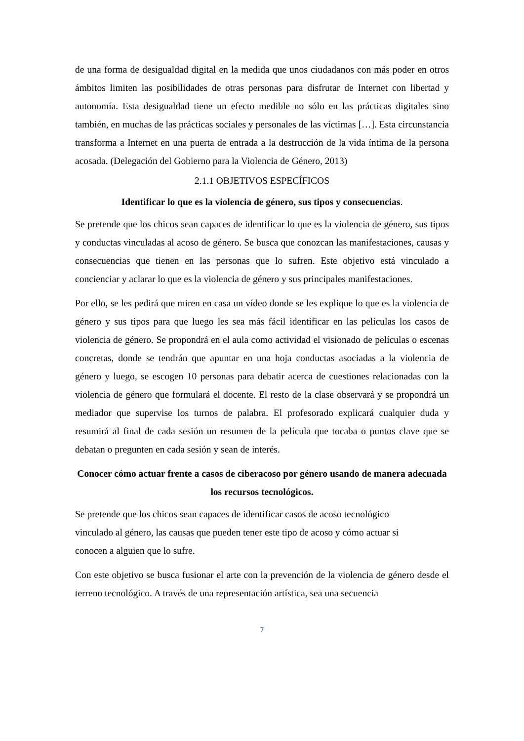de una forma de desigualdad digital en la medida que unos ciudadanos con más poder en otros ámbitos limiten las posibilidades de otras personas para disfrutar de Internet con libertad y autonomía. Esta desigualdad tiene un efecto medible no sólo en las prácticas digitales sino también, en muchas de las prácticas sociales y personales de las víctimas […]. Esta circunstancia transforma a Internet en una puerta de entrada a la destrucción de la vida íntima de la persona acosada. (Delegación del Gobierno para la Violencia de Género, 2013)
2.1.1 OBJETIVOS ESPECÍFICOS
Identificar lo que es la violencia de género, sus tipos y consecuencias.
Se pretende que los chicos sean capaces de identificar lo que es la violencia de género, sus tipos y conductas vinculadas al acoso de género. Se busca que conozcan las manifestaciones, causas y consecuencias que tienen en las personas que lo sufren. Este objetivo está vinculado a concienciar y aclarar lo que es la violencia de género y sus principales manifestaciones.
Por ello, se les pedirá que miren en casa un vídeo donde se les explique lo que es la violencia de género y sus tipos para que luego les sea más fácil identificar en las películas los casos de violencia de género. Se propondrá en el aula como actividad el visionado de películas o escenas concretas, donde se tendrán que apuntar en una hoja conductas asociadas a la violencia de género y luego, se escogen 10 personas para debatir acerca de cuestiones relacionadas con la violencia de género que formulará el docente. El resto de la clase observará y se propondrá un mediador que supervise los turnos de palabra. El profesorado explicará cualquier duda y resumirá al final de cada sesión un resumen de la película que tocaba o puntos clave que se debatan o pregunten en cada sesión y sean de interés.
Conocer cómo actuar frente a casos de ciberacoso por género usando de manera adecuada los recursos tecnológicos.
Se pretende que los chicos sean capaces de identificar casos de acoso tecnológico
vinculado al género, las causas que pueden tener este tipo de acoso y cómo actuar si
conocen a alguien que lo sufre.
Con este objetivo se busca fusionar el arte con la prevención de la violencia de género desde el terreno tecnológico. A través de una representación artística, sea una secuencia
7